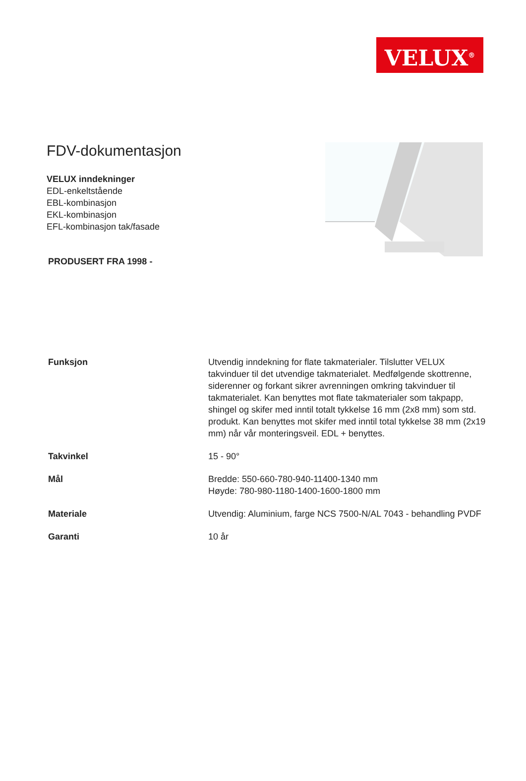VELUX<sup>®</sup>
FDV-dokumentasjon
VELUX inndekninger
EDL-enkeltstående
EBL-kombinasjon
EKL-kombinasjon
EFL-kombinasjon tak/fasade
PRODUSERT FRA 1998 -
| Funksjon | Utvendig inndekning for flate takmaterialer. Tilslutter VELUX takvinduer til det utvendige takmaterialet. Medfølgende skottrenne, siderenner og forkant sikrer avrenningen omkring takvinduer til takmaterialet. Kan benyttes mot flate takmaterialer som takpapp, shingel og skifer med inntil totalt tykkelse 16 mm (2x8 mm) som std. produkt. Kan benyttes mot skifer med inntil total tykkelse 38 mm (2x19 mm) når vår monteringsveil. EDL + benyttes. |
| Takvinkel | 15 - 90° |
| Mål | Bredde: 550-660-780-940-11400-1340 mm Høyde: 780-980-1180-1400-1600-1800 mm |
| Materiale | Utvendig: Aluminium, farge NCS 7500-N/AL 7043 - behandling PVDF |
| Garanti | 10 år |